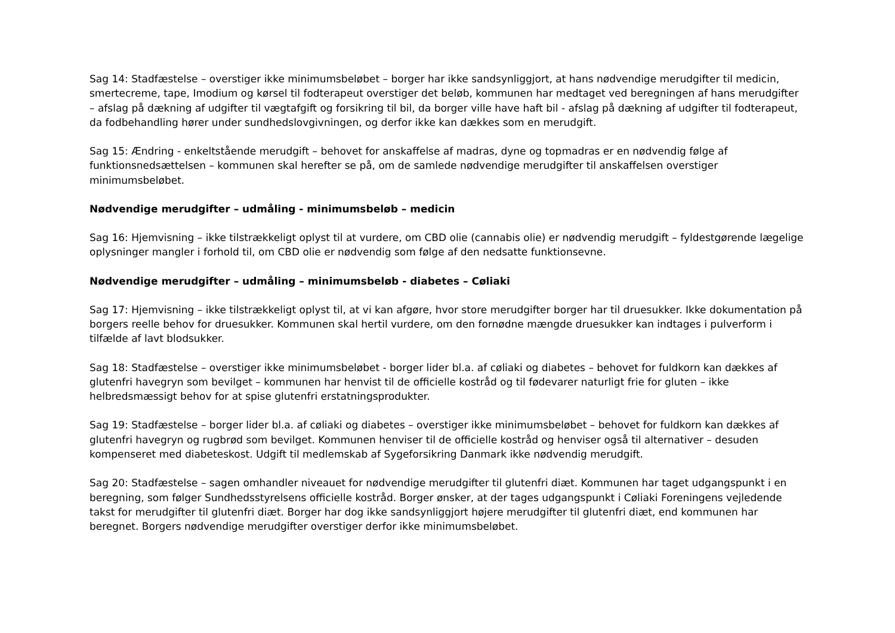Sag 14: Stadfæstelse – overstiger ikke minimumsbeløbet – borger har ikke sandsynliggjort, at hans nødvendige merudgifter til medicin, smertecreme, tape, Imodium og kørsel til fodterapeut overstiger det beløb, kommunen har medtaget ved beregningen af hans merudgifter – afslag på dækning af udgifter til vægtafgift og forsikring til bil, da borger ville have haft bil - afslag på dækning af udgifter til fodterapeut, da fodbehandling hører under sundhedslovgivningen, og derfor ikke kan dækkes som en merudgift.
Sag 15: Ændring - enkeltstående merudgift – behovet for anskaffelse af madras, dyne og topmadras er en nødvendig følge af funktionsnedsættelsen – kommunen skal herefter se på, om de samlede nødvendige merudgifter til anskaffelsen overstiger minimumsbeløbet.
Nødvendige merudgifter – udmåling - minimumsbeløb – medicin
Sag 16: Hjemvisning – ikke tilstrækkeligt oplyst til at vurdere, om CBD olie (cannabis olie) er nødvendig merudgift – fyldestgørende lægelige oplysninger mangler i forhold til, om CBD olie er nødvendig som følge af den nedsatte funktionsevne.
Nødvendige merudgifter – udmåling – minimumsbeløb - diabetes – Cøliaki
Sag 17: Hjemvisning – ikke tilstrækkeligt oplyst til, at vi kan afgøre, hvor store merudgifter borger har til druesukker. Ikke dokumentation på borgers reelle behov for druesukker. Kommunen skal hertil vurdere, om den fornødne mængde druesukker kan indtages i pulverform i tilfælde af lavt blodsukker.
Sag 18: Stadfæstelse – overstiger ikke minimumsbeløbet - borger lider bl.a. af cøliaki og diabetes – behovet for fuldkorn kan dækkes af glutenfri havegryn som bevilget – kommunen har henvist til de officielle kostråd og til fødevarer naturligt frie for gluten – ikke helbredsmæssigt behov for at spise glutenfri erstatningsprodukter.
Sag 19: Stadfæstelse – borger lider bl.a. af cøliaki og diabetes – overstiger ikke minimumsbeløbet – behovet for fuldkorn kan dækkes af glutenfri havegryn og rugbrød som bevilget. Kommunen henviser til de officielle kostråd og henviser også til alternativer – desuden kompenseret med diabeteskost. Udgift til medlemskab af Sygeforsikring Danmark ikke nødvendig merudgift.
Sag 20: Stadfæstelse – sagen omhandler niveauet for nødvendige merudgifter til glutenfri diæt. Kommunen har taget udgangspunkt i en beregning, som følger Sundhedsstyrelsens officielle kostråd. Borger ønsker, at der tages udgangspunkt i Cøliaki Foreningens vejledende takst for merudgifter til glutenfri diæt. Borger har dog ikke sandsynliggjort højere merudgifter til glutenfri diæt, end kommunen har beregnet. Borgers nødvendige merudgifter overstiger derfor ikke minimumsbeløbet.